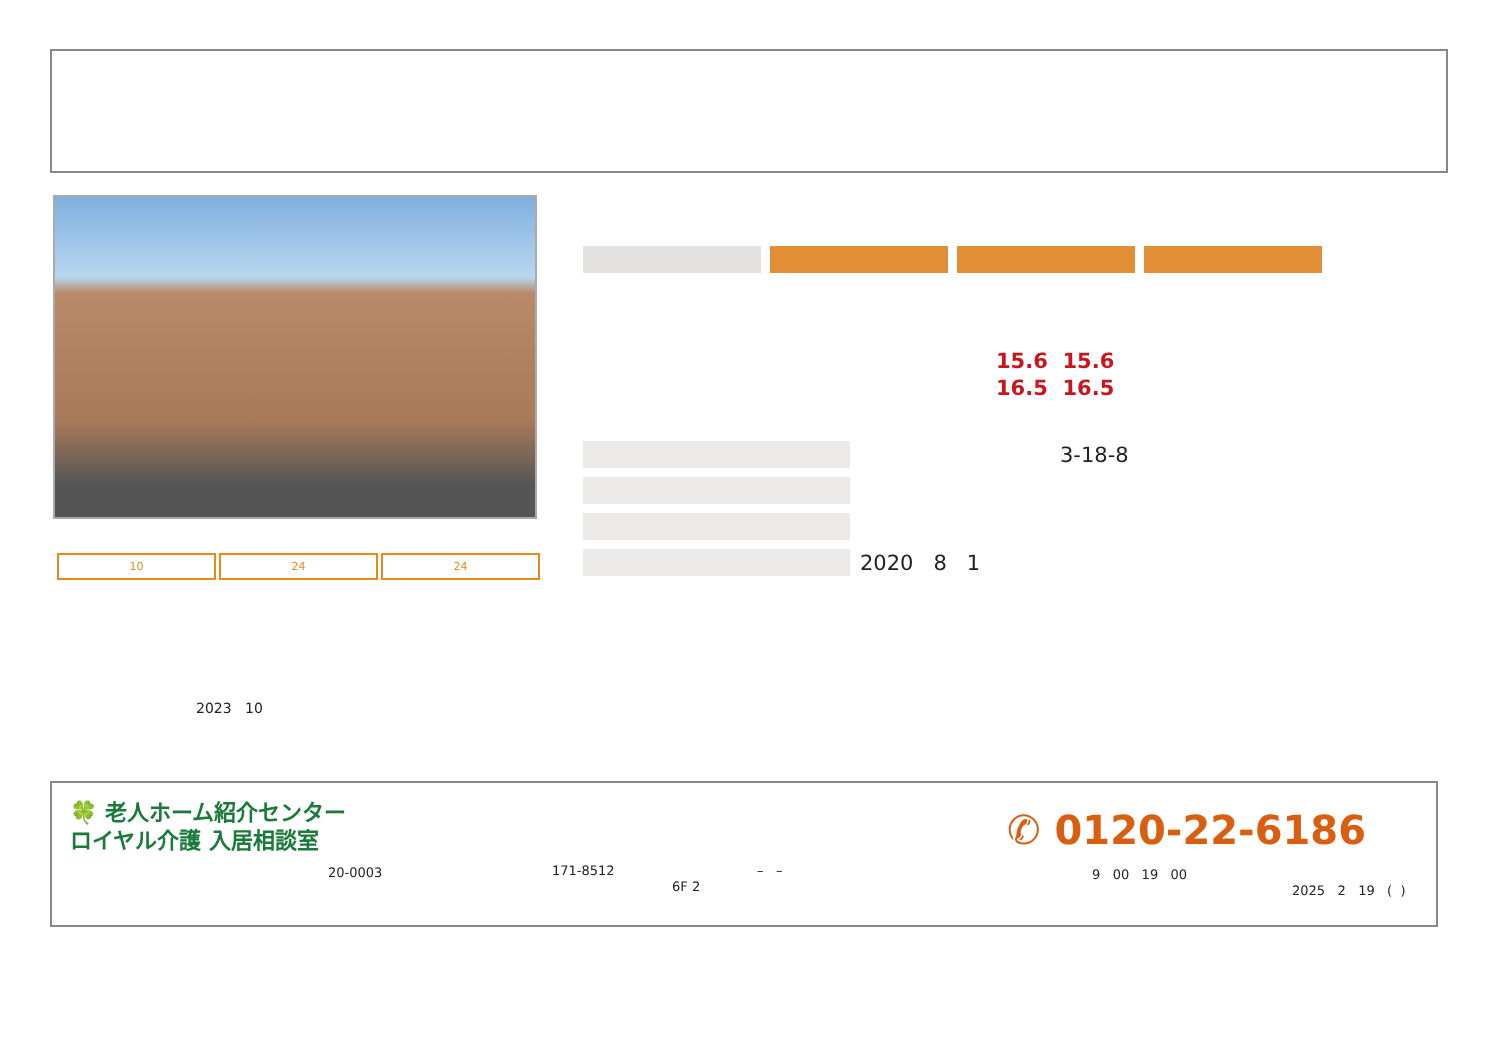10 24 24
15.6 15.6
16.5 16.5
3-18-8
2020 8 1
2023 10
🍀 老人ホーム紹介センター
ロイヤル介護 入居相談室
20-0003 171-8512
6F 2
– –
✆ 0120-22-6186
9 00 19 00
2025 2 19 ( )